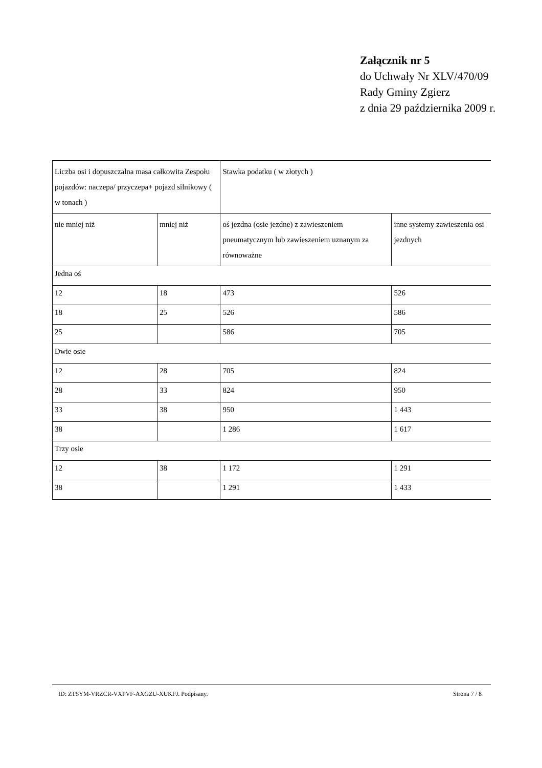Załącznik nr 5
do Uchwały Nr XLV/470/09
Rady Gminy Zgierz
z dnia 29 października 2009 r.
| Liczba osi i dopuszczalna masa całkowita Zespołu pojazdów: naczepa/ przyczepa+ pojazd silnikowy ( w tonach ) | | Stawka podatku ( w złotych ) | |
| nie mniej niż | mniej niż | oś jezdna (osie jezdne) z zawieszeniem pneumatycznym lub zawieszeniem uznanym za równoważne | inne systemy zawieszenia osi jezdnych |
| Jedna oś | | | |
| 12 | 18 | 473 | 526 |
| 18 | 25 | 526 | 586 |
| 25 | | 586 | 705 |
| Dwie osie | | | |
| 12 | 28 | 705 | 824 |
| 28 | 33 | 824 | 950 |
| 33 | 38 | 950 | 1 443 |
| 38 | | 1 286 | 1 617 |
| Trzy osie | | | |
| 12 | 38 | 1 172 | 1 291 |
| 38 | | 1 291 | 1 433 |
ID: ZTSYM-VRZCR-VXPVF-AXGZU-XUKFJ. Podpisany. Strona 7 / 8